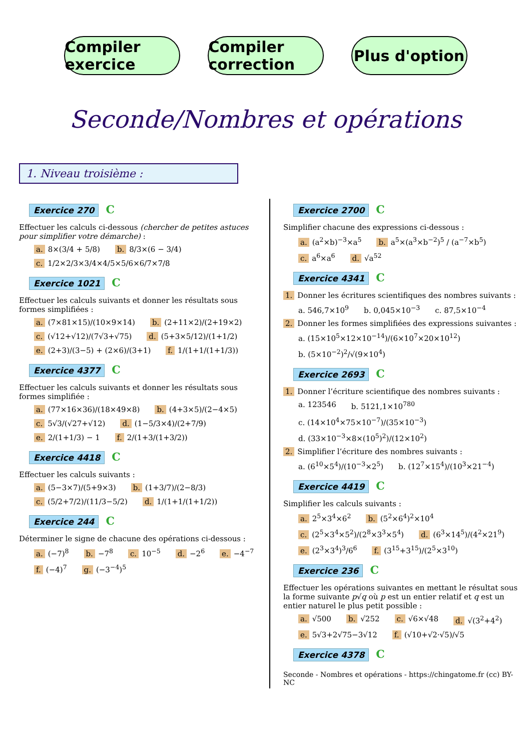Compiler exercice
Compiler correction
Plus d'option
Seconde/Nombres et opérations
1. Niveau troisième :
Exercice 270 C
Effectuer les calculs ci-dessous (chercher de petites astuces pour simplifier votre démarche) :
a. 8×(3/4 + 5/8) b. 8/3×(6 − 3/4) c. 1/2×2/3×3/4×4/5×5/6×6/7×7/8
Exercice 1021 C
Effectuer les calculs suivants et donner les résultats sous formes simplifiées :
a. (7×81×15)/(10×9×14) b. (2+11×2)/(2+19×2) c. (√12+√12)/(7√3+√75) d. (5+3×5/12)/(1+1/2) e. (2+3)/(3−5) + (2×6)/(3+1) f. 1/(1+1/(1+1/3))
Exercice 4377 C
Effectuer les calculs suivants et donner les résultats sous formes simplifiée :
a. (77×16×36)/(18×49×8) b. (4+3×5)/(2−4×5) c. 5√3/(√27+√12) d. (1−5/3×4)/(2+7/9) e. 2/(1+1/3) − 1 f. 2/(1+3/(1+3/2))
Exercice 4418 C
Effectuer les calculs suivants :
a. (5−3×7)/(5+9×3) b. (1+3/7)/(2−8/3) c. (5/2+7/2)/(11/3−5/2) d. 1/(1+1/(1+1/2))
Exercice 244 C
Déterminer le signe de chacune des opérations ci-dessous :
a. (−7)<sup>8</sup> b. −7<sup>8</sup> c. 10<sup>−5</sup> d. −2<sup>6</sup> e. −4<sup>−7</sup> f. (−4)<sup>7</sup> g. (−3<sup>−4</sup>)<sup>5</sup>
Exercice 2700 C
Simplifier chacune des expressions ci-dessous :
a. (a<sup>2</sup>×b)<sup>−3</sup>×a<sup>5</sup> b. a<sup>5</sup>×(a<sup>3</sup>×b<sup>−2</sup>)<sup>5</sup> / (a<sup>−7</sup>×b<sup>5</sup>) c. a<sup>6</sup>×a<sup>6</sup> d. √a<sup>52</sup>
Exercice 4341 C
1. Donner les écritures scientifiques des nombres suivants :
a. 546,7×10<sup>9</sup> b. 0,045×10<sup>−3</sup> c. 87,5×10<sup>−4</sup>
2. Donner les formes simplifiées des expressions suivantes :
a. (15×10<sup>5</sup>×12×10<sup>−14</sup>)/(6×10<sup>7</sup>×20×10<sup>12</sup>) b. (5×10<sup>−2</sup>)<sup>2</sup>/√(9×10<sup>4</sup>)
Exercice 2693 C
1. Donner l’écriture scientifique des nombres suivants :
a. 123546 b. 5121,1×10<sup>780</sup> c. (14×10<sup>4</sup>×75×10<sup>−7</sup>)/(35×10<sup>−3</sup>) d. (33×10<sup>−3</sup>×8×(10<sup>5</sup>)<sup>2</sup>)/(12×10<sup>2</sup>)
2. Simplifier l’écriture des nombres suivants :
a. (6<sup>10</sup>×5<sup>4</sup>)/(10<sup>−3</sup>×2<sup>5</sup>) b. (12<sup>7</sup>×15<sup>4</sup>)/(10<sup>3</sup>×21<sup>−4</sup>)
Exercice 4419 C
Simplifier les calculs suivants :
a. 2<sup>5</sup>×3<sup>4</sup>×6<sup>2</sup> b. (5<sup>2</sup>×6<sup>4</sup>)<sup>2</sup>×10<sup>4</sup> c. (2<sup>5</sup>×3<sup>4</sup>×5<sup>2</sup>)/(2<sup>8</sup>×3<sup>3</sup>×5<sup>4</sup>) d. (6<sup>3</sup>×14<sup>5</sup>)/(4<sup>2</sup>×21<sup>9</sup>) e. (2<sup>3</sup>×3<sup>4</sup>)<sup>3</sup>/6<sup>6</sup> f. (3<sup>15</sup>+3<sup>15</sup>)/(2<sup>5</sup>×3<sup>10</sup>)
Exercice 236 C
Effectuer les opérations suivantes en mettant le résultat sous la forme suivante p√q où p est un entier relatif et q est un entier naturel le plus petit possible :
a. √500 b. √252 c. √6×√48 d. √(3<sup>2</sup>+4<sup>2</sup>) e. 5√3+2√75−3√12 f. (√10+√2·√5)/√5
Exercice 4378 C
Seconde - Nombres et opérations - https://chingatome.fr (cc) BY-NC